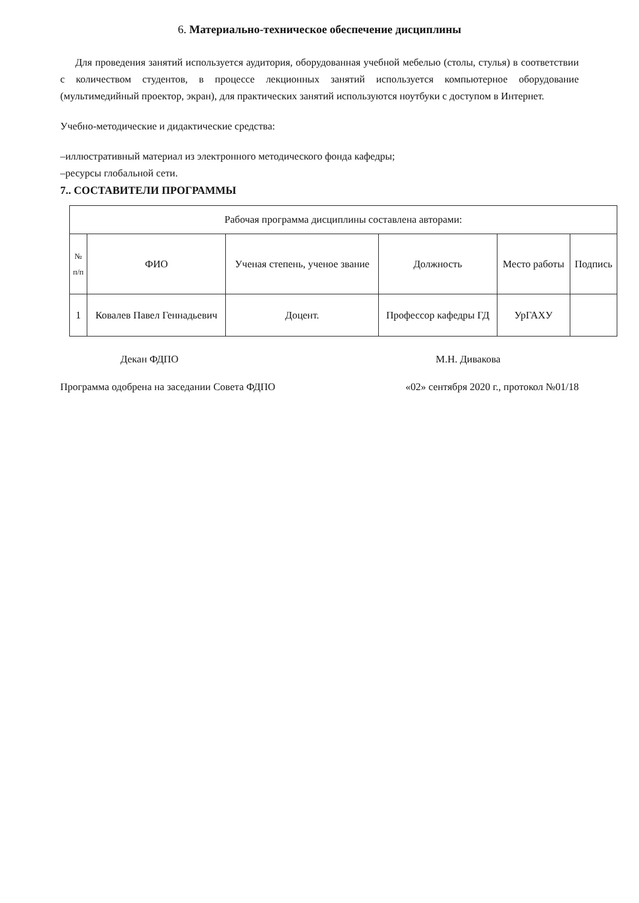6. Материально-техническое обеспечение дисциплины
Для проведения занятий используется аудитория, оборудованная учебной мебелью (столы, стулья) в соответствии с количеством студентов, в процессе лекционных занятий используется компьютерное оборудование (мультимедийный проектор, экран), для практических занятий используются ноутбуки с доступом в Интернет.
Учебно-методические и дидактические средства:
–иллюстративный материал из электронного методического фонда кафедры;
–ресурсы глобальной сети.
7.. СОСТАВИТЕЛИ ПРОГРАММЫ
| Рабочая программа дисциплины составлена авторами: | | | | | |
| № п/п | ФИО | Ученая степень, ученое звание | Должность | Место работы | Подпись |
| 1 | Ковалев Павел Геннадьевич | Доцент. | Профессор кафедры ГД | УрГАХУ | |
Декан ФДПО М.Н. Дивакова
Программа одобрена на заседании Совета ФДПО «02» сентября 2020 г., протокол №01/18